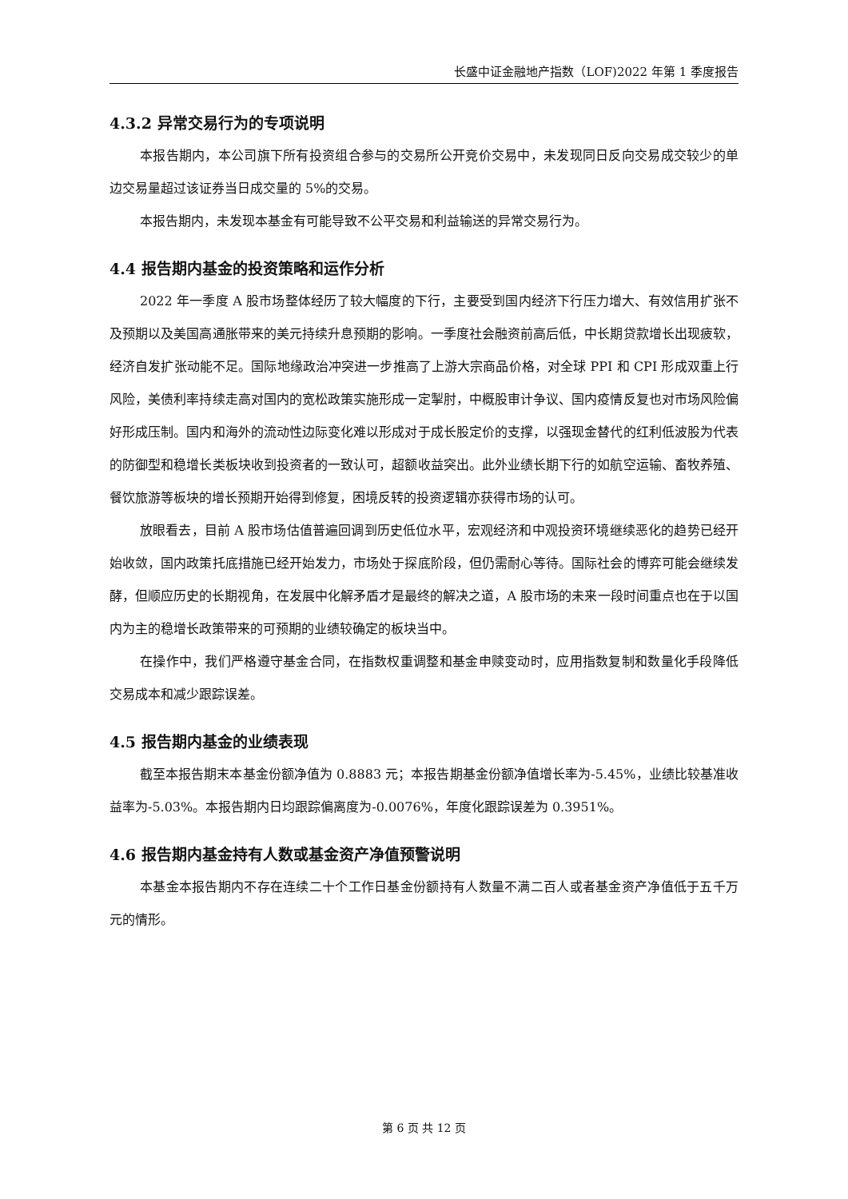长盛中证金融地产指数（LOF)2022 年第 1 季度报告
4.3.2 异常交易行为的专项说明
本报告期内，本公司旗下所有投资组合参与的交易所公开竞价交易中，未发现同日反向交易成交较少的单边交易量超过该证券当日成交量的 5%的交易。
本报告期内，未发现本基金有可能导致不公平交易和利益输送的异常交易行为。
4.4 报告期内基金的投资策略和运作分析
2022 年一季度 A 股市场整体经历了较大幅度的下行，主要受到国内经济下行压力增大、有效信用扩张不及预期以及美国高通胀带来的美元持续升息预期的影响。一季度社会融资前高后低，中长期贷款增长出现疲软，经济自发扩张动能不足。国际地缘政治冲突进一步推高了上游大宗商品价格，对全球 PPI 和 CPI 形成双重上行风险，美债利率持续走高对国内的宽松政策实施形成一定掣肘，中概股审计争议、国内疫情反复也对市场风险偏好形成压制。国内和海外的流动性边际变化难以形成对于成长股定价的支撑，以强现金替代的红利低波股为代表的防御型和稳增长类板块收到投资者的一致认可，超额收益突出。此外业绩长期下行的如航空运输、畜牧养殖、餐饮旅游等板块的增长预期开始得到修复，困境反转的投资逻辑亦获得市场的认可。
放眼看去，目前 A 股市场估值普遍回调到历史低位水平，宏观经济和中观投资环境继续恶化的趋势已经开始收敛，国内政策托底措施已经开始发力，市场处于探底阶段，但仍需耐心等待。国际社会的博弈可能会继续发酵，但顺应历史的长期视角，在发展中化解矛盾才是最终的解决之道，A 股市场的未来一段时间重点也在于以国内为主的稳增长政策带来的可预期的业绩较确定的板块当中。
在操作中，我们严格遵守基金合同，在指数权重调整和基金申赎变动时，应用指数复制和数量化手段降低交易成本和减少跟踪误差。
4.5 报告期内基金的业绩表现
截至本报告期末本基金份额净值为 0.8883 元；本报告期基金份额净值增长率为-5.45%，业绩比较基准收益率为-5.03%。本报告期内日均跟踪偏离度为-0.0076%，年度化跟踪误差为 0.3951%。
4.6 报告期内基金持有人数或基金资产净值预警说明
本基金本报告期内不存在连续二十个工作日基金份额持有人数量不满二百人或者基金资产净值低于五千万元的情形。
第 6 页 共 12 页